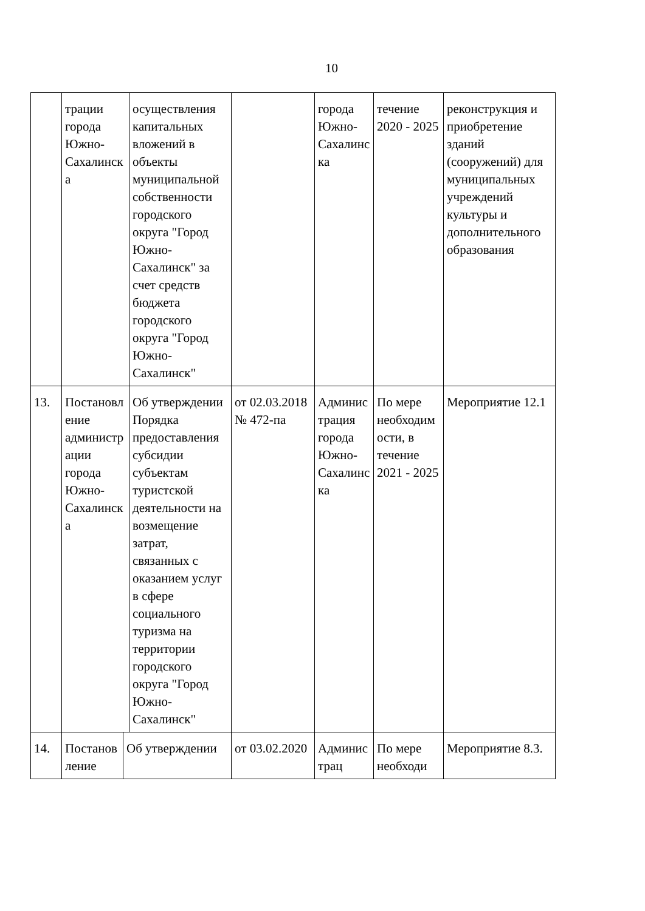10
| | трации города Южно-Сахалинска | осуществления капитальных вложений в объекты муниципальной собственности городского округа "Город Южно-Сахалинск" за счет средств бюджета городского округа "Город Южно-Сахалинск" | | города Южно-Сахалинска | течение 2020 - 2025 | реконструкция и приобретение зданий (сооружений) для муниципальных учреждений культуры и дополнительного образования |
| 13. | Постановление администрации города Южно-Сахалинска | Об утверждении Порядка предоставления субсидии субъектам туристской деятельности на возмещение затрат, связанных с оказанием услуг в сфере социального туризма на территории городского округа "Город Южно-Сахалинск" | от 02.03.2018 № 472-па | Администрация города Южно-Сахалинска | По мере необходимости, в течение 2021 - 2025 | Мероприятие 12.1 |
| 14. | Постановление Об утверждении | | от 03.02.2020 | Администрац | По мере необходи | Мероприятие 8.3. |